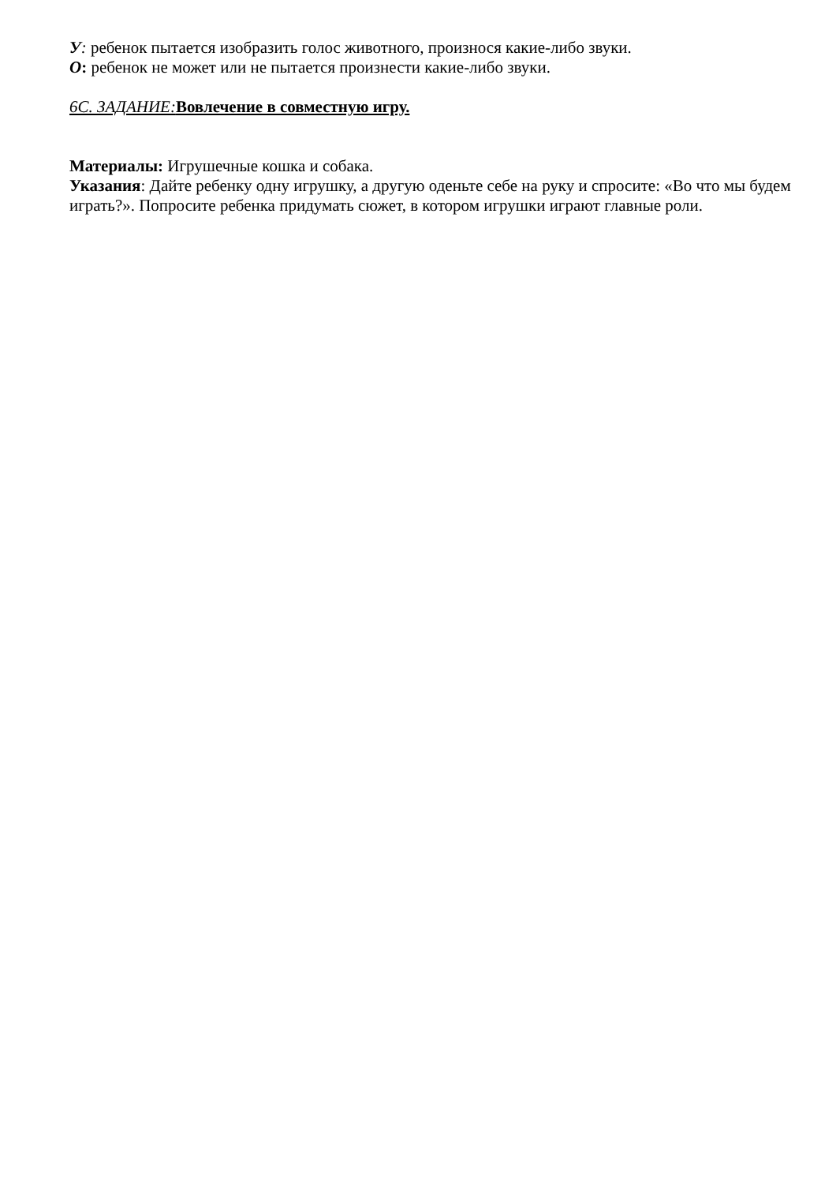У: ребенок пытается изобразить голос животного, произнося какие-либо звуки.
О: ребенок не может или не пытается произнести какие-либо звуки.
6С. ЗАДАНИЕ: Вовлечение в совместную игру.
Материалы: Игрушечные кошка и собака.
Указания: Дайте ребенку одну игрушку, а другую оденьте себе на руку и спросите: «Во что мы будем играть?». Попросите ребенка придумать сюжет, в котором игрушки играют главные роли.